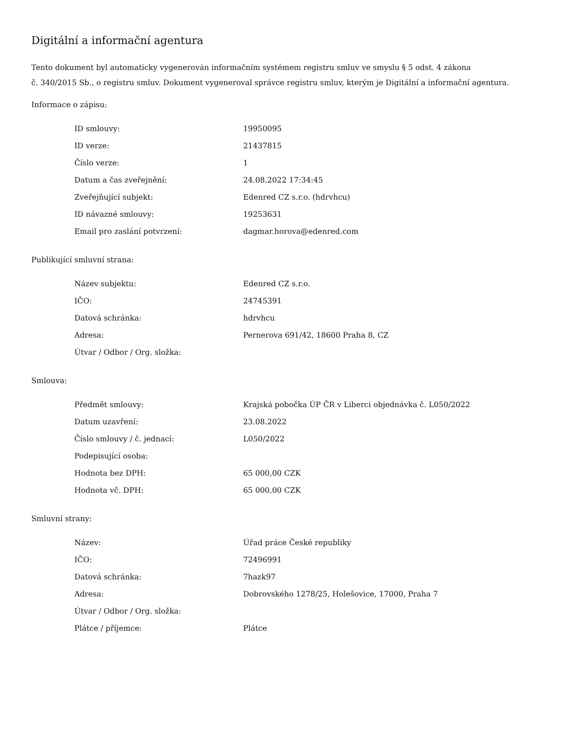Digitální a informační agentura
Tento dokument byl automaticky vygenerován informačním systémem registru smluv ve smyslu § 5 odst. 4 zákona
č. 340/2015 Sb., o registru smluv. Dokument vygeneroval správce registru smluv, kterým je Digitální a informační agentura.
Informace o zápisu:
| ID smlouvy: | 19950095 |
| ID verze: | 21437815 |
| Číslo verze: | 1 |
| Datum a čas zveřejnění: | 24.08.2022 17:34:45 |
| Zveřejňující subjekt: | Edenred CZ s.r.o. (hdrvhcu) |
| ID návazné smlouvy: | 19253631 |
| Email pro zaslání potvrzení: | dagmar.horova@edenred.com |
Publikující smluvní strana:
| Název subjektu: | Edenred CZ s.r.o. |
| IČO: | 24745391 |
| Datová schránka: | hdrvhcu |
| Adresa: | Pernerova 691/42, 18600 Praha 8, CZ |
| Útvar / Odbor / Org. složka: | |
Smlouva:
| Předmět smlouvy: | Krajská pobočka ÚP ČR v Liberci objednávka č. L050/2022 |
| Datum uzavření: | 23.08.2022 |
| Číslo smlouvy / č. jednací: | L050/2022 |
| Podepisující osoba: | |
| Hodnota bez DPH: | 65 000,00 CZK |
| Hodnota vč. DPH: | 65 000,00 CZK |
Smluvní strany:
| Název: | Úřad práce České republiky |
| IČO: | 72496991 |
| Datová schránka: | 7hazk97 |
| Adresa: | Dobrovského 1278/25, Holešovice, 17000, Praha 7 |
| Útvar / Odbor / Org. složka: | |
| Plátce / příjemce: | Plátce |